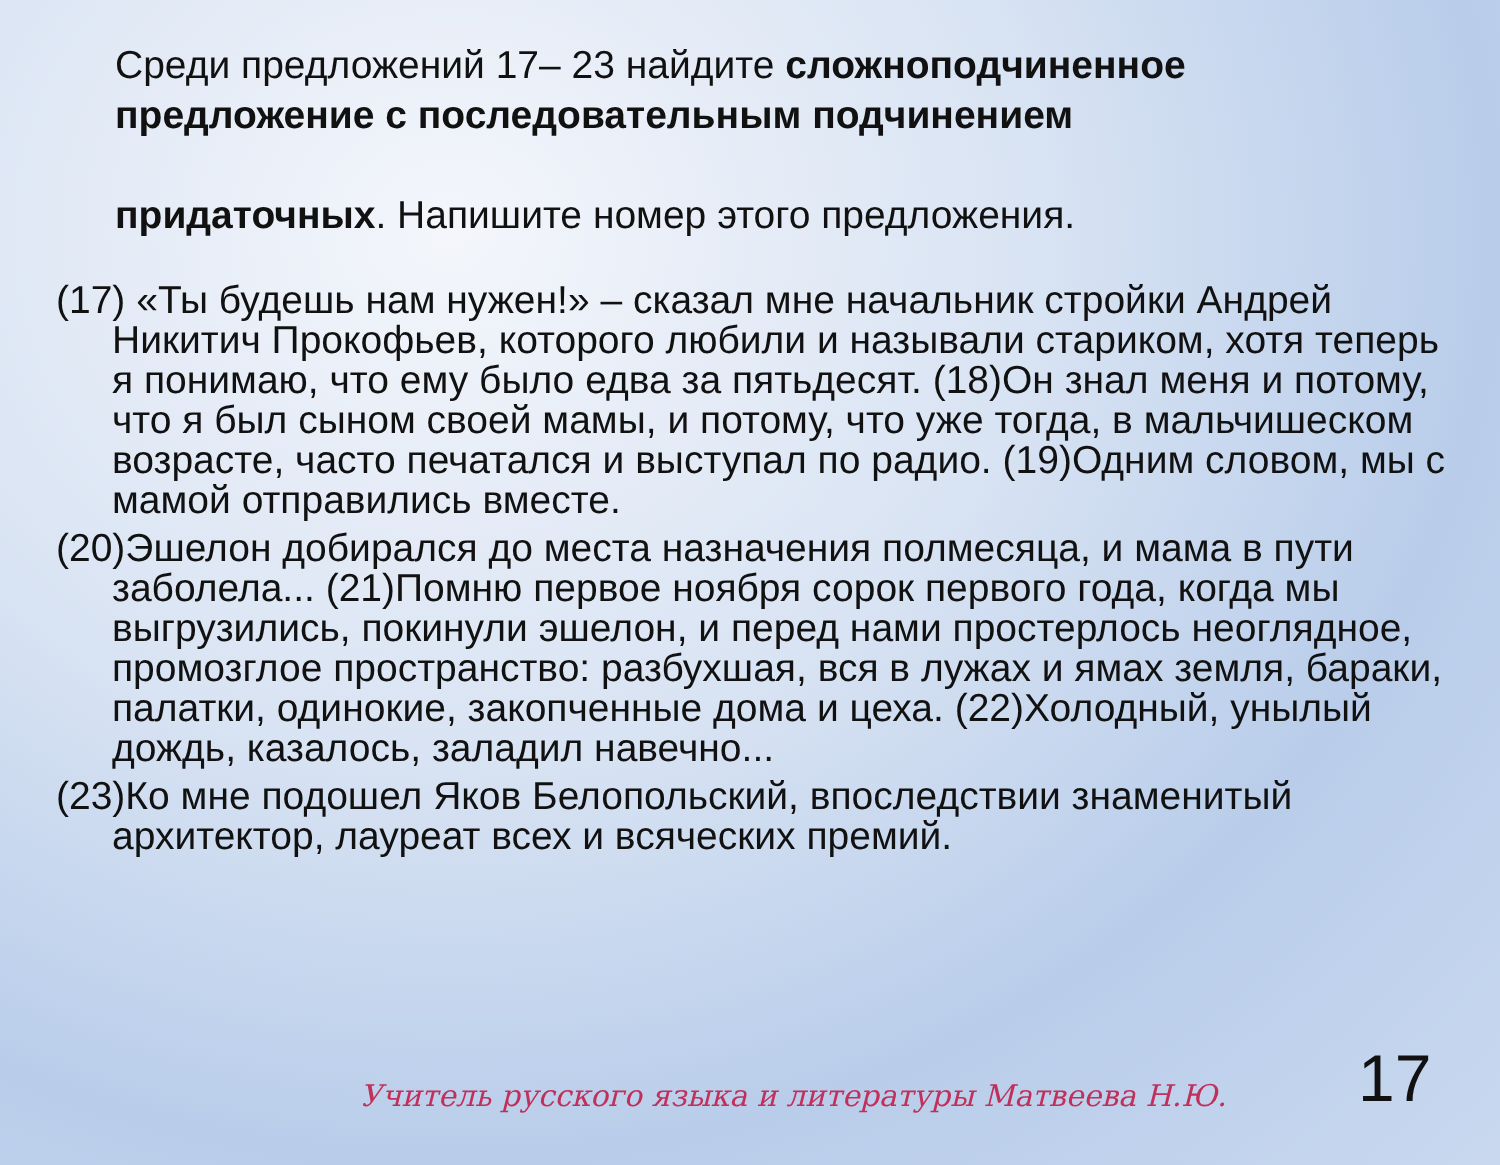Среди предложений 17– 23 найдите сложноподчиненное предложение с последовательным подчинением
придаточных. Напишите номер этого предложения.
(17) «Ты будешь нам нужен!» – сказал мне начальник стройки Андрей Никитич Прокофьев, которого любили и называли стариком, хотя теперь я понимаю, что ему было едва за пятьдесят. (18)Он знал меня и потому, что я был сыном своей мамы, и потому, что уже тогда, в мальчишеском возрасте, часто печатался и выступал по радио. (19)Одним словом, мы с мамой отправились вместе.
(20)Эшелон добирался до места назначения полмесяца, и мама в пути заболела... (21)Помню первое ноября сорок первого года, когда мы выгрузились, покинули эшелон, и перед нами простерлось неоглядное, промозглое пространство: разбухшая, вся в лужах и ямах земля, бараки, палатки, одинокие, закопченные дома и цеха. (22)Холодный, унылый дождь, казалось, заладил навечно...
(23)Ко мне подошел Яков Белопольский, впоследствии знаменитый архитектор, лауреат всех и всяческих премий.
Учитель русского языка и литературы Матвеева Н.Ю.
17